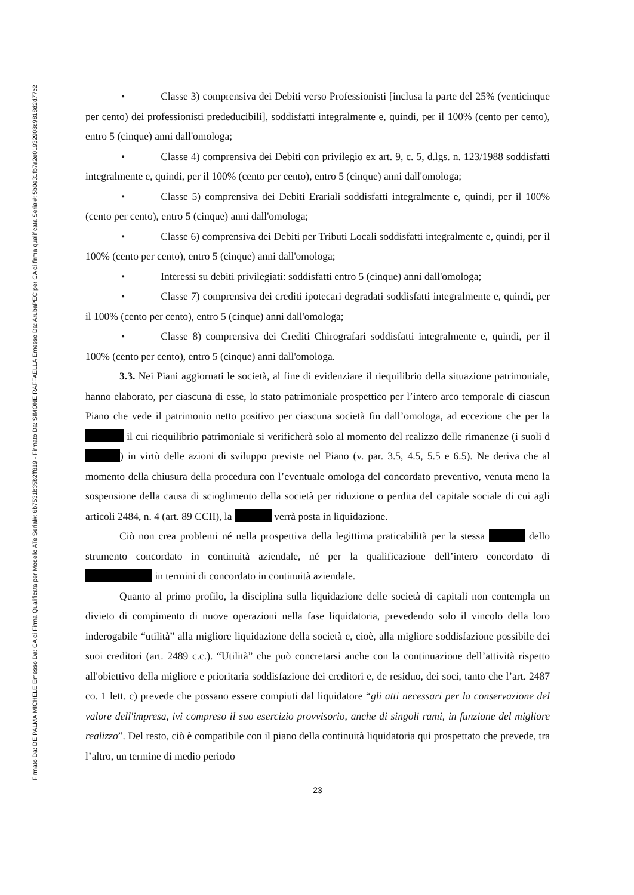Firmato Da: DE PALMA MICHELE Emesso Da: CA di Firma Qualificata per Modello ATe Serial#: 6b7531b35b2ff819 - Firmato Da: SIMONE RAFFAELLA Emesso Da: ArubaPEC per CA di firma qualificata Serial#: 5b0e31fb7a2e01932908d9818d2d77c2
• Classe 3) comprensiva dei Debiti verso Professionisti [inclusa la parte del 25% (venticinque per cento) dei professionisti prededucibili], soddisfatti integralmente e, quindi, per il 100% (cento per cento), entro 5 (cinque) anni dall'omologa;
• Classe 4) comprensiva dei Debiti con privilegio ex art. 9, c. 5, d.lgs. n. 123/1988 soddisfatti integralmente e, quindi, per il 100% (cento per cento), entro 5 (cinque) anni dall'omologa;
• Classe 5) comprensiva dei Debiti Erariali soddisfatti integralmente e, quindi, per il 100% (cento per cento), entro 5 (cinque) anni dall'omologa;
• Classe 6) comprensiva dei Debiti per Tributi Locali soddisfatti integralmente e, quindi, per il 100% (cento per cento), entro 5 (cinque) anni dall'omologa;
• Interessi su debiti privilegiati: soddisfatti entro 5 (cinque) anni dall'omologa;
• Classe 7) comprensiva dei crediti ipotecari degradati soddisfatti integralmente e, quindi, per il 100% (cento per cento), entro 5 (cinque) anni dall'omologa;
• Classe 8) comprensiva dei Crediti Chirografari soddisfatti integralmente e, quindi, per il 100% (cento per cento), entro 5 (cinque) anni dall'omologa.
3.3. Nei Piani aggiornati le società, al fine di evidenziare il riequilibrio della situazione patrimoniale, hanno elaborato, per ciascuna di esse, lo stato patrimoniale prospettico per l’intero arco temporale di ciascun Piano che vede il patrimonio netto positivo per ciascuna società fin dall’omologa, ad eccezione che per la il cui riequilibrio patrimoniale si verificherà solo al momento del realizzo delle rimanenze (i suoli d ) in virtù delle azioni di sviluppo previste nel Piano (v. par. 3.5, 4.5, 5.5 e 6.5). Ne deriva che al momento della chiusura della procedura con l’eventuale omologa del concordato preventivo, venuta meno la sospensione della causa di scioglimento della società per riduzione o perdita del capitale sociale di cui agli articoli 2484, n. 4 (art. 89 CCII), la verrà posta in liquidazione.
Ciò non crea problemi né nella prospettiva della legittima praticabilità per la stessa dello strumento concordato in continuità aziendale, né per la qualificazione dell’intero concordato di in termini di concordato in continuità aziendale.
Quanto al primo profilo, la disciplina sulla liquidazione delle società di capitali non contempla un divieto di compimento di nuove operazioni nella fase liquidatoria, prevedendo solo il vincolo della loro inderogabile “utilità” alla migliore liquidazione della società e, cioè, alla migliore soddisfazione possibile dei suoi creditori (art. 2489 c.c.). “Utilità” che può concretarsi anche con la continuazione dell’attività rispetto all'obiettivo della migliore e prioritaria soddisfazione dei creditori e, de residuo, dei soci, tanto che l’art. 2487 co. 1 lett. c) prevede che possano essere compiuti dal liquidatore “gli atti necessari per la conservazione del valore dell'impresa, ivi compreso il suo esercizio provvisorio, anche di singoli rami, in funzione del migliore realizzo”. Del resto, ciò è compatibile con il piano della continuità liquidatoria qui prospettato che prevede, tra l’altro, un termine di medio periodo
23